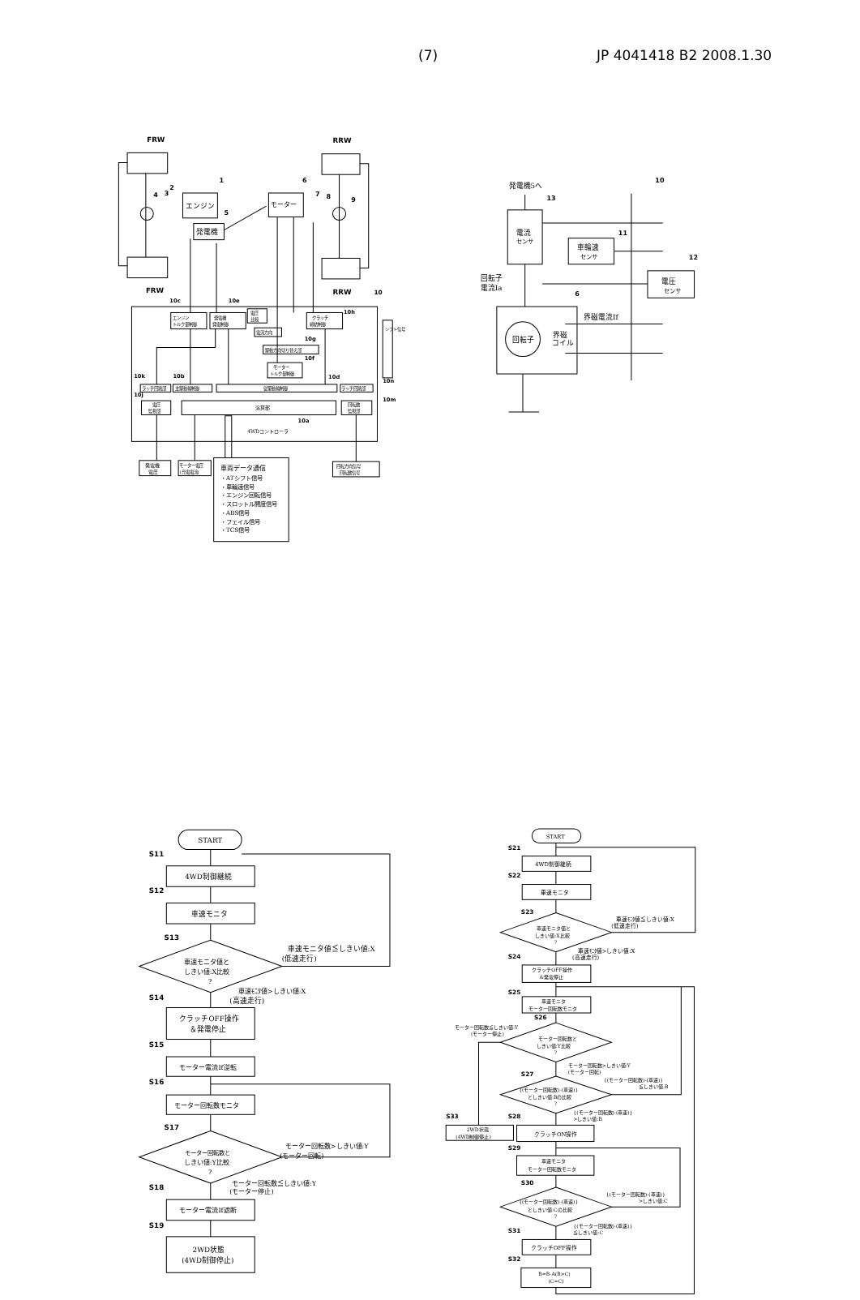(7) JP 4041418 B2 2008.1.30
FRW
RRW
FRW
RRW
エンジン
発電機
モーター
4
3
2
1
6
5
7
8
9
10
エンジン
トルク量制御
発電機
発電制御
電圧
比較
クラッチ
締結制御
電流方向
駆動方向切り替え部
モーター
トルク量制御
ラッチ回路部
主駆動輪制御
従駆動輪制御
ラッチ回路部
電圧
監視部
演算部
回転数
監視部
4WDコントローラ
シフト信号
10c
10e
10h
10g
10f
10d
10k
10b
10j
10n
10m
10a
発電機
電圧
モーター電圧
(充電電流)
回転方向信号
回転数信号
車両データ通信
・ATシフト信号
・車輪速信号
・エンジン回転信号
・スロットル開度信号
・ABS信号
・フェイル信号
・TCS信号
発電機5へ
10
13
電流
センサ
11
車輪速
センサ
12
電圧
センサ
回転子
電流Ia
6
回転子
界磁
コイル
界磁電流If
START
S11
4WD制御継続
S12
車速モニタ
S13
車速モニタ値と
しきい値:X比較
?
車速モニタ値≦しきい値:X
(低速走行)
車速ﾓﾆﾀ値>しきい値:X
(高速走行)
S14
クラッチOFF操作
＆発電停止
S15
モーター電流If逆転
S16
モーター回転数モニタ
S17
モーター回転数と
しきい値:Y比較
?
モーター回転数>しきい値:Y
(モーター回転)
モーター回転数≦しきい値:Y
(モーター停止)
S18
モーター電流If遮断
S19
2WD状態
(4WD制御停止)
START
S21
4WD制御継続
S22
車速モニタ
S23
車速モニタ値と
しきい値:X比較
?
車速ﾓﾆﾀ値≦しきい値:X
(低速走行)
車速ﾓﾆﾀ値>しきい値:X
(高速走行)
S24
クラッチOFF操作
&発電停止
S25
車速モニタ
モーター回転数モニタ
S26
モーター回転数と
しきい値:Y比較
?
モーター回転数≦しきい値:Y
(モーター停止)
モーター回転数>しきい値:Y
(モーター回転)
S27
{(モーター回転数)-(車速)}
としきい値:Bの比較
?
{(モーター回転数)-(車速)}
≦しきい値:B
{(モーター回転数)-(車速)}
>しきい値:B
S33
2WD状態
(4WD制御停止)
S28
クラッチON操作
S29
車速モニタ
モーター回転数モニタ
S30
{(モーター回転数)-(車速)}
としきい値:Cの比較
?
{(モーター回転数)-(車速)}
>しきい値:C
{(モーター回転数)-(車速)}
≦しきい値:C
S31
クラッチOFF操作
S32
B=B-A(B>C)
(C=C)